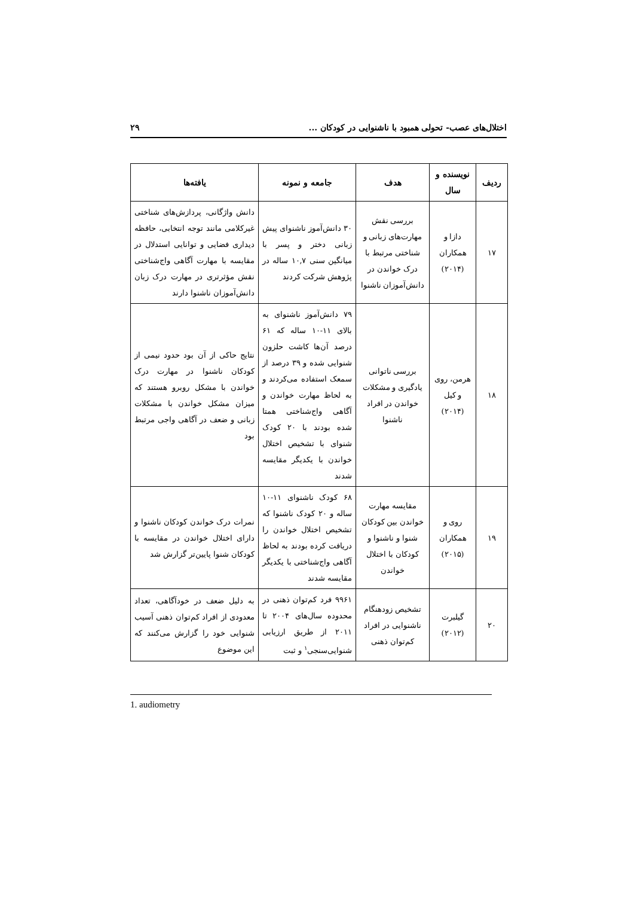اختلال‌های عصب- تحولی همبود با ناشنوایی در کودکان ... ۲۹
| ردیف | نویسنده و سال | هدف | جامعه و نمونه | یافته‌ها |
| --- | --- | --- | --- | --- |
| ۱۷ | دازا و همکاران (۲۰۱۴) | بررسی نقش مهارت‌های زبانی و شناختی مرتبط با درک خواندن در دانش‌آموزان ناشنوا | ۳۰ دانش‌آموز ناشنوای پیش زبانی دختر و پسر با میانگین سنی ۱۰,۷ ساله در پژوهش شرکت کردند | دانش واژگانی، پردازش‌های شناختی غیرکلامی مانند توجه انتخابی، حافظه دیداری فضایی و توانایی استدلال در مقایسه با مهارت آگاهی واج‌شناختی نقش مؤثرتری در مهارت درک زبان دانش‌آموزان ناشنوا دارند |
| ۱۸ | هرمن، روی و کیل (۲۰۱۴) | بررسی ناتوانی یادگیری و مشکلات خواندن در افراد ناشنوا | ۷۹ دانش‌آموز ناشنوای به بالای ۱۱-۱۰ ساله که ۶۱ درصد آن‌ها کاشت حلزون شنوایی شده و ۳۹ درصد از سمعک استفاده می‌کردند و به لحاظ مهارت خواندن و آگاهی واج‌شناختی همتا شده بودند با ۲۰ کودک شنوای با تشخیص اختلال خواندن با یکدیگر مقایسه شدند | نتایج حاکی از آن بود حدود نیمی از کودکان ناشنوا در مهارت درک خواندن با مشکل روبرو هستند که میزان مشکل خواندن با مشکلات زبانی و ضعف در آگاهی واجی مرتبط بود |
| ۱۹ | روی و همکاران (۲۰۱۵) | مقایسه مهارت خواندن بین کودکان شنوا و ناشنوا و کودکان با اختلال خواندن | ۶۸ کودک ناشنوای ۱۱-۱۰ ساله و ۲۰ کودک ناشنوا که تشخیص اختلال خواندن را دریافت کرده بودند به لحاظ آگاهی واج‌شناختی با یکدیگر مقایسه شدند | نمرات درک خواندن کودکان ناشنوا و دارای اختلال خواندن در مقایسه با کودکان شنوا پایین‌تر گزارش شد |
| ۲۰ | گیلبرت (۲۰۱۲) | تشخیص زودهنگام ناشنوایی در افراد کم‌توان ذهنی | ۹۹۶۱ فرد کم‌توان ذهنی در محدوده سال‌های ۲۰۰۴ تا ۲۰۱۱ از طریق ارزیابی شنوایی‌سنجی<sup>۱</sup> و ثبت | به دلیل ضعف در خودآگاهی، تعداد معدودی از افراد کم‌توان ذهنی آسیب شنوایی خود را گزارش می‌کنند که این موضوع |
1. audiometry